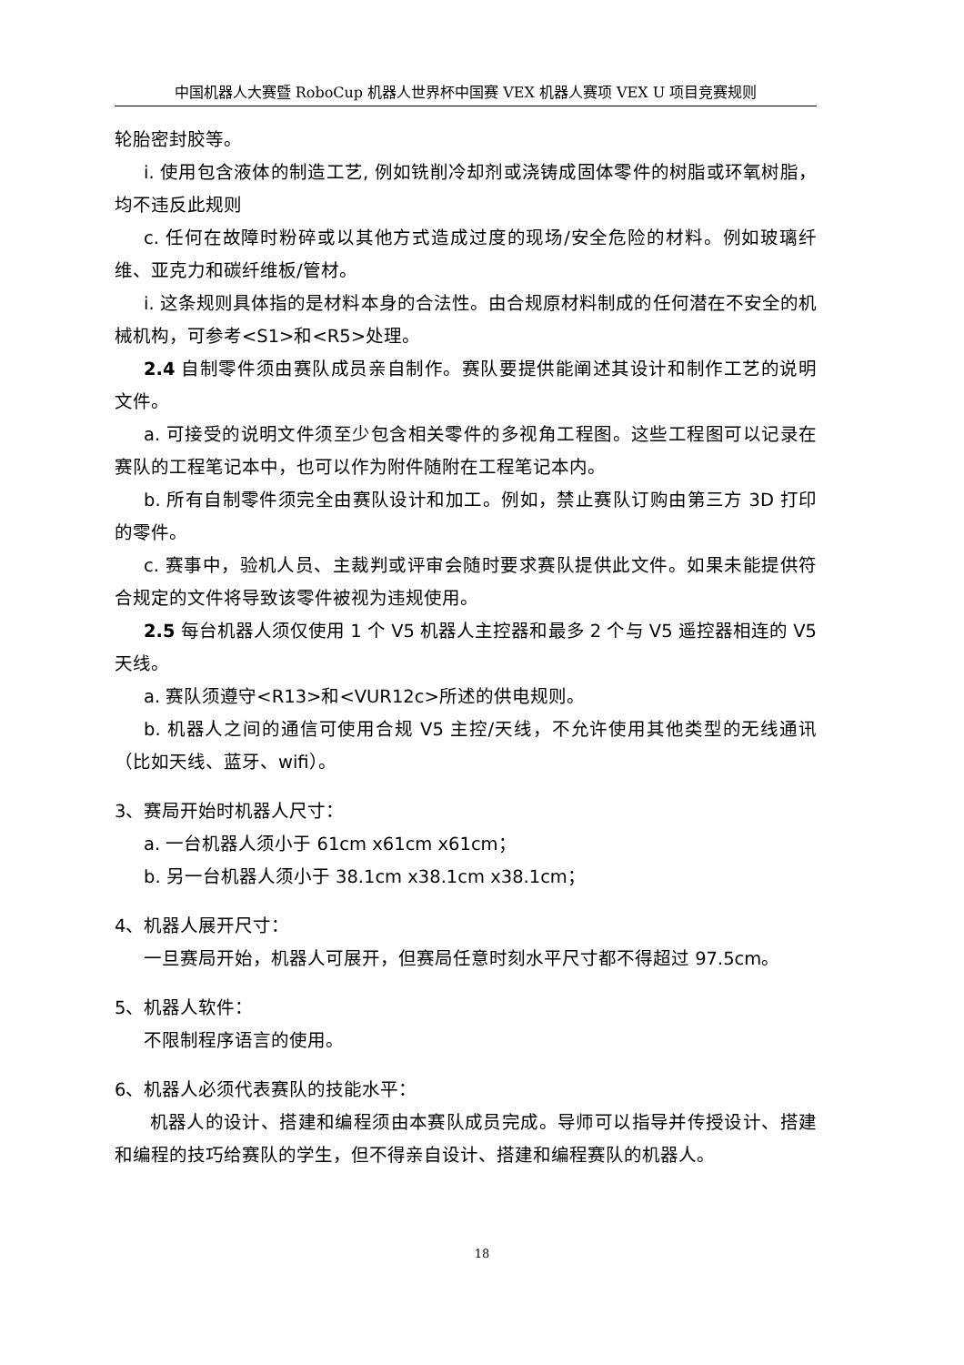中国机器人大赛暨 RoboCup 机器人世界杯中国赛 VEX 机器人赛项 VEX U 项目竞赛规则
轮胎密封胶等。
i. 使用包含液体的制造工艺, 例如铣削冷却剂或浇铸成固体零件的树脂或环氧树脂，均不违反此规则
c. 任何在故障时粉碎或以其他方式造成过度的现场/安全危险的材料。例如玻璃纤维、亚克力和碳纤维板/管材。
i. 这条规则具体指的是材料本身的合法性。由合规原材料制成的任何潜在不安全的机械机构，可参考<S1>和<R5>处理。
2.4 自制零件须由赛队成员亲自制作。赛队要提供能阐述其设计和制作工艺的说明文件。
a. 可接受的说明文件须至少包含相关零件的多视角工程图。这些工程图可以记录在赛队的工程笔记本中，也可以作为附件随附在工程笔记本内。
b. 所有自制零件须完全由赛队设计和加工。例如，禁止赛队订购由第三方 3D 打印的零件。
c. 赛事中，验机人员、主裁判或评审会随时要求赛队提供此文件。如果未能提供符合规定的文件将导致该零件被视为违规使用。
2.5 每台机器人须仅使用 1 个 V5 机器人主控器和最多 2 个与 V5 遥控器相连的 V5 天线。
a. 赛队须遵守<R13>和<VUR12c>所述的供电规则。
b. 机器人之间的通信可使用合规 V5 主控/天线，不允许使用其他类型的无线通讯（比如天线、蓝牙、wifi）。
3、赛局开始时机器人尺寸：
a. 一台机器人须小于 61cm x61cm x61cm；
b. 另一台机器人须小于 38.1cm x38.1cm x38.1cm；
4、机器人展开尺寸：
一旦赛局开始，机器人可展开，但赛局任意时刻水平尺寸都不得超过 97.5cm。
5、机器人软件：
不限制程序语言的使用。
6、机器人必须代表赛队的技能水平：
机器人的设计、搭建和编程须由本赛队成员完成。导师可以指导并传授设计、搭建和编程的技巧给赛队的学生，但不得亲自设计、搭建和编程赛队的机器人。
18